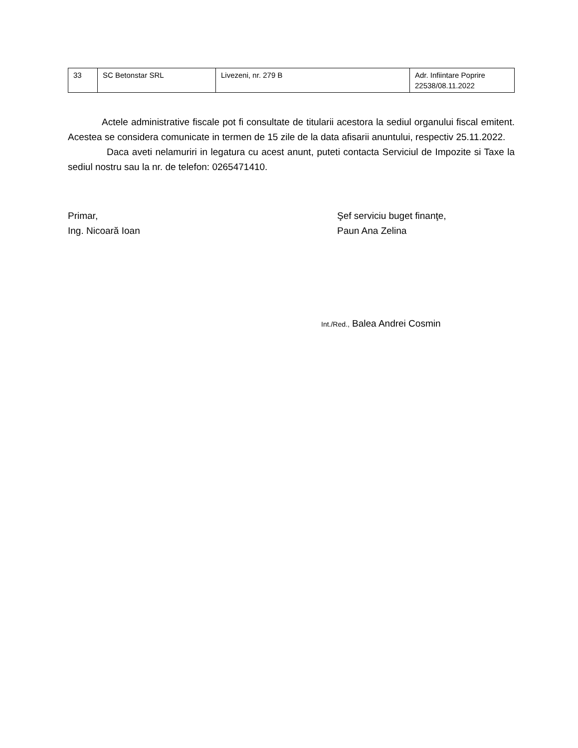| 33 | SC Betonstar SRL | Livezeni, nr. 279 B | Adr. Infiintare Poprire 22538/08.11.2022 |
Actele administrative fiscale pot fi consultate de titularii acestora la sediul organului fiscal emitent. Acestea se considera comunicate in termen de 15 zile de la data afisarii anuntului, respectiv 25.11.2022.
Daca aveti nelamuriri in legatura cu acest anunt, puteti contacta Serviciul de Impozite si Taxe la sediul nostru sau la nr. de telefon: 0265471410.
Primar,
Ing. Nicoară Ioan
Şef serviciu buget finanţe,
Paun Ana Zelina
Int./Red., Balea Andrei Cosmin